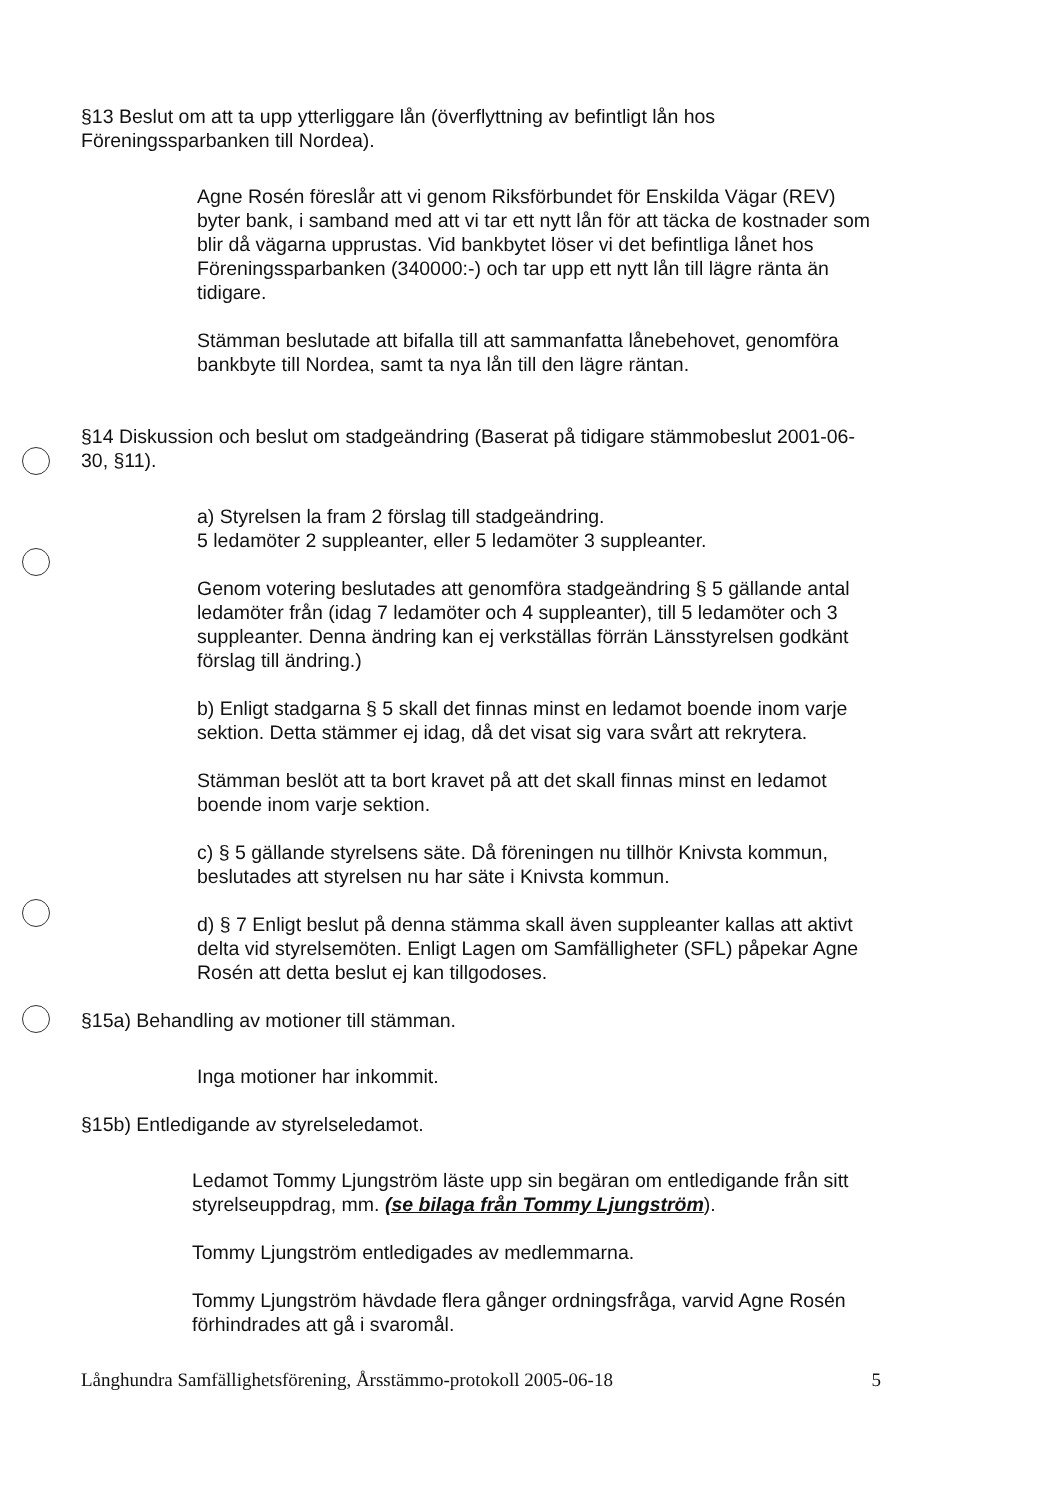§13 Beslut om att ta upp ytterliggare lån (överflyttning av befintligt lån hos Föreningssparbanken till Nordea).
Agne Rosén föreslår att vi genom Riksförbundet för Enskilda Vägar (REV) byter bank, i samband med att vi tar ett nytt lån för att täcka de kostnader som blir då vägarna upprustas. Vid bankbytet löser vi det befintliga lånet hos Föreningssparbanken (340000:-) och tar upp ett nytt lån till lägre ränta än tidigare.
Stämman beslutade att bifalla till att sammanfatta lånebehovet, genomföra bankbyte till Nordea, samt ta nya lån till den lägre räntan.
§14 Diskussion och beslut om stadgeändring (Baserat på tidigare stämmobeslut 2001-06-30, §11).
a) Styrelsen la fram 2 förslag till stadgeändring.
5 ledamöter 2 suppleanter, eller 5 ledamöter 3 suppleanter.
Genom votering beslutades att genomföra stadgeändring § 5 gällande antal ledamöter från (idag 7 ledamöter och 4 suppleanter), till 5 ledamöter och 3 suppleanter. Denna ändring kan ej verkställas förrän Länsstyrelsen godkänt förslag till ändring.)
b) Enligt stadgarna § 5 skall det finnas minst en ledamot boende inom varje sektion. Detta stämmer ej idag, då det visat sig vara svårt att rekrytera.
Stämman beslöt att ta bort kravet på att det skall finnas minst en ledamot boende inom varje sektion.
c) § 5 gällande styrelsens säte. Då föreningen nu tillhör Knivsta kommun, beslutades att styrelsen nu har säte i Knivsta kommun.
d) § 7 Enligt beslut på denna stämma skall även suppleanter kallas att aktivt delta vid styrelsemöten. Enligt Lagen om Samfälligheter (SFL) påpekar Agne Rosén att detta beslut ej kan tillgodoses.
§15a) Behandling av motioner till stämman.
Inga motioner har inkommit.
§15b) Entledigande av styrelseledamot.
Ledamot Tommy Ljungström läste upp sin begäran om entledigande från sitt styrelseuppdrag, mm. (se bilaga från Tommy Ljungström).
Tommy Ljungström entledigades av medlemmarna.
Tommy Ljungström hävdade flera gånger ordningsfråga, varvid Agne Rosén förhindrades att gå i svaromål.
Långhundra Samfällighetsförening, Årsstämmo-protokoll 2005-06-18 5